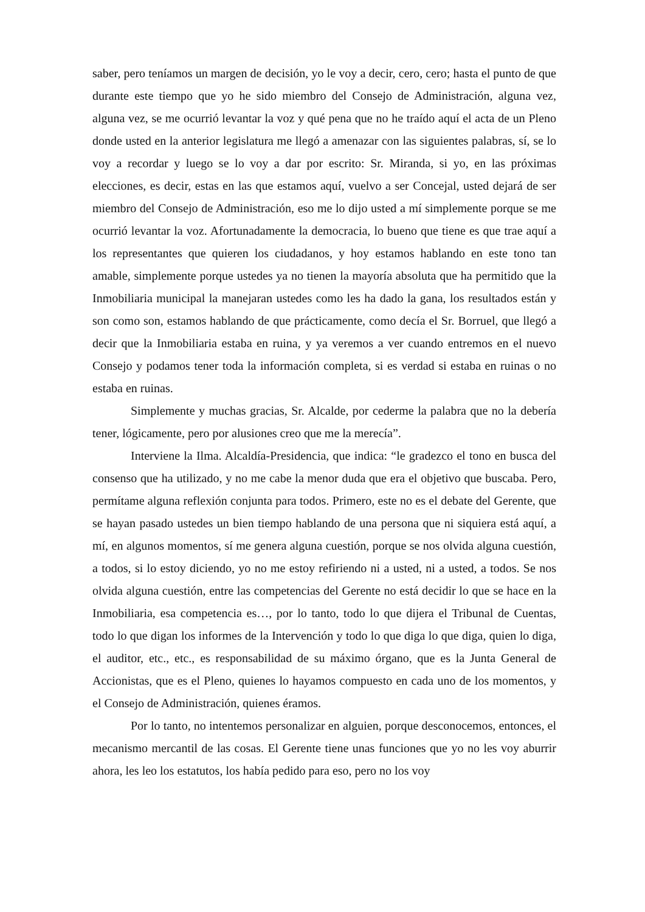saber, pero teníamos un margen de decisión, yo le voy a decir, cero, cero; hasta el punto de que durante este tiempo que yo he sido miembro del Consejo de Administración, alguna vez, alguna vez, se me ocurrió levantar la voz y qué pena que no he traído aquí el acta de un Pleno donde usted en la anterior legislatura me llegó a amenazar con las siguientes palabras, sí, se lo voy a recordar y luego se lo voy a dar por escrito: Sr. Miranda, si yo, en las próximas elecciones, es decir, estas en las que estamos aquí, vuelvo a ser Concejal, usted dejará de ser miembro del Consejo de Administración, eso me lo dijo usted a mí simplemente porque se me ocurrió levantar la voz. Afortunadamente la democracia, lo bueno que tiene es que trae aquí a los representantes que quieren los ciudadanos, y hoy estamos hablando en este tono tan amable, simplemente porque ustedes ya no tienen la mayoría absoluta que ha permitido que la Inmobiliaria municipal la manejaran ustedes como les ha dado la gana, los resultados están y son como son, estamos hablando de que prácticamente, como decía el Sr. Borruel, que llegó a decir que la Inmobiliaria estaba en ruina, y ya veremos a ver cuando entremos en el nuevo Consejo y podamos tener toda la información completa, si es verdad si estaba en ruinas o no estaba en ruinas.
Simplemente y muchas gracias, Sr. Alcalde, por cederme la palabra que no la debería tener, lógicamente, pero por alusiones creo que me la merecía”.
Interviene la Ilma. Alcaldía-Presidencia, que indica: “le gradezco el tono en busca del consenso que ha utilizado, y no me cabe la menor duda que era el objetivo que buscaba. Pero, permítame alguna reflexión conjunta para todos. Primero, este no es el debate del Gerente, que se hayan pasado ustedes un bien tiempo hablando de una persona que ni siquiera está aquí, a mí, en algunos momentos, sí me genera alguna cuestión, porque se nos olvida alguna cuestión, a todos, si lo estoy diciendo, yo no me estoy refiriendo ni a usted, ni a usted, a todos. Se nos olvida alguna cuestión, entre las competencias del Gerente no está decidir lo que se hace en la Inmobiliaria, esa competencia es…, por lo tanto, todo lo que dijera el Tribunal de Cuentas, todo lo que digan los informes de la Intervención y todo lo que diga lo que diga, quien lo diga, el auditor, etc., etc., es responsabilidad de su máximo órgano, que es la Junta General de Accionistas, que es el Pleno, quienes lo hayamos compuesto en cada uno de los momentos, y el Consejo de Administración, quienes éramos.
Por lo tanto, no intentemos personalizar en alguien, porque desconocemos, entonces, el mecanismo mercantil de las cosas. El Gerente tiene unas funciones que yo no les voy aburrir ahora, les leo los estatutos, los había pedido para eso, pero no los voy